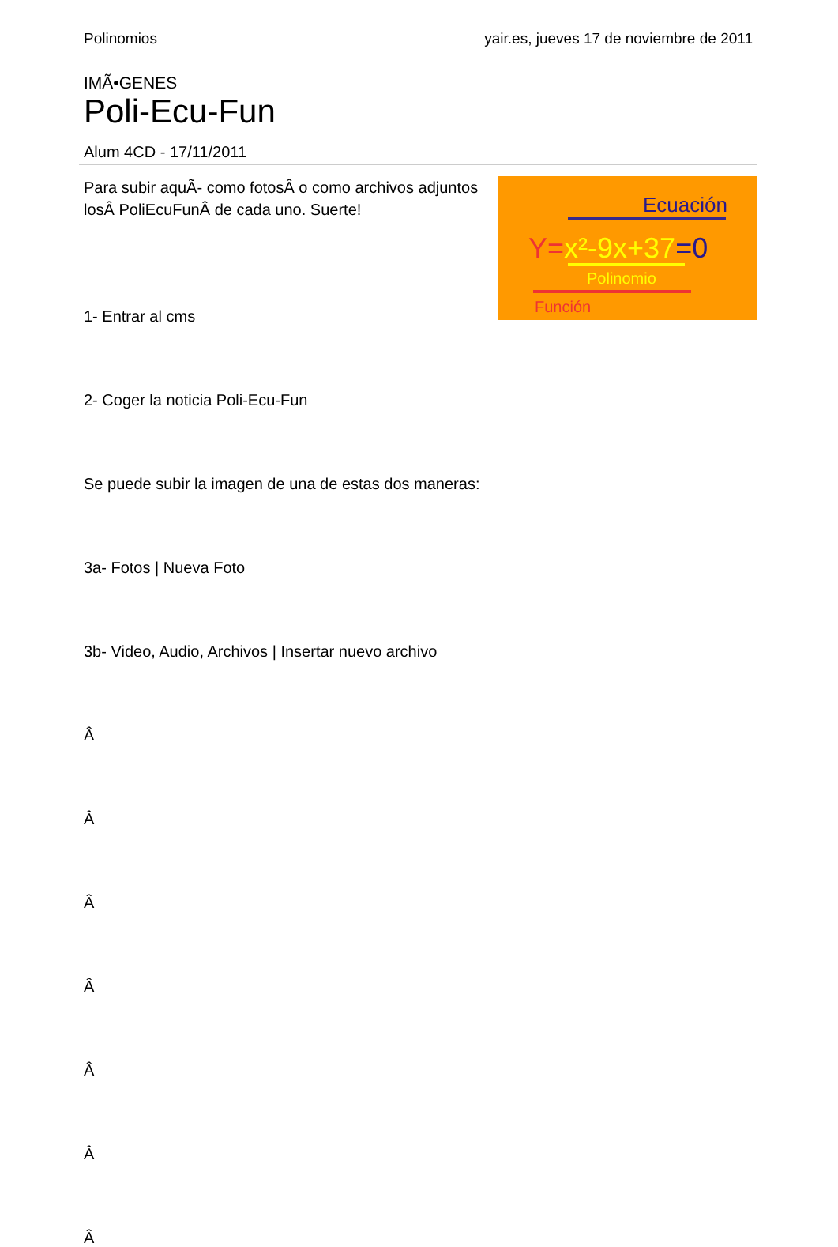Polinomios yair.es, jueves 17 de noviembre de 2011
IMÃ•GENES
Poli-Ecu-Fun
Alum 4CD - 17/11/2011
Ecuación
Y=x²-9x+37=0
Polinomio
Función
Para subir aquÃ- como fotosÂ o como archivos adjuntos losÂ PoliEcuFunÂ de cada uno. Suerte!
1- Entrar al cms
2- Coger la noticia Poli-Ecu-Fun
Se puede subir la imagen de una de estas dos maneras:
3a- Fotos | Nueva Foto
3b- Video, Audio, Archivos | Insertar nuevo archivo
Â
Â
Â
Â
Â
Â
Â